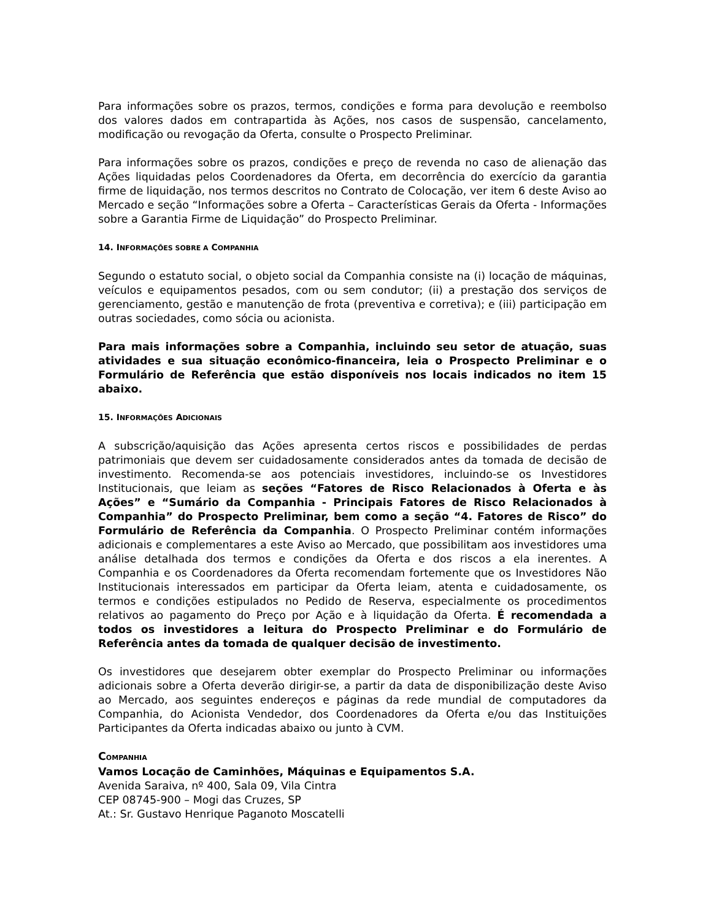Para informações sobre os prazos, termos, condições e forma para devolução e reembolso dos valores dados em contrapartida às Ações, nos casos de suspensão, cancelamento, modificação ou revogação da Oferta, consulte o Prospecto Preliminar.
Para informações sobre os prazos, condições e preço de revenda no caso de alienação das Ações liquidadas pelos Coordenadores da Oferta, em decorrência do exercício da garantia firme de liquidação, nos termos descritos no Contrato de Colocação, ver item 6 deste Aviso ao Mercado e seção “Informações sobre a Oferta – Características Gerais da Oferta - Informações sobre a Garantia Firme de Liquidação” do Prospecto Preliminar.
14. INFORMAÇÕES SOBRE A COMPANHIA
Segundo o estatuto social, o objeto social da Companhia consiste na (i) locação de máquinas, veículos e equipamentos pesados, com ou sem condutor; (ii) a prestação dos serviços de gerenciamento, gestão e manutenção de frota (preventiva e corretiva); e (iii) participação em outras sociedades, como sócia ou acionista.
Para mais informações sobre a Companhia, incluindo seu setor de atuação, suas atividades e sua situação econômico-financeira, leia o Prospecto Preliminar e o Formulário de Referência que estão disponíveis nos locais indicados no item 15 abaixo.
15. INFORMAÇÕES ADICIONAIS
A subscrição/aquisição das Ações apresenta certos riscos e possibilidades de perdas patrimoniais que devem ser cuidadosamente considerados antes da tomada de decisão de investimento. Recomenda-se aos potenciais investidores, incluindo-se os Investidores Institucionais, que leiam as seções “Fatores de Risco Relacionados à Oferta e às Ações” e “Sumário da Companhia - Principais Fatores de Risco Relacionados à Companhia” do Prospecto Preliminar, bem como a seção “4. Fatores de Risco” do Formulário de Referência da Companhia. O Prospecto Preliminar contém informações adicionais e complementares a este Aviso ao Mercado, que possibilitam aos investidores uma análise detalhada dos termos e condições da Oferta e dos riscos a ela inerentes. A Companhia e os Coordenadores da Oferta recomendam fortemente que os Investidores Não Institucionais interessados em participar da Oferta leiam, atenta e cuidadosamente, os termos e condições estipulados no Pedido de Reserva, especialmente os procedimentos relativos ao pagamento do Preço por Ação e à liquidação da Oferta. É recomendada a todos os investidores a leitura do Prospecto Preliminar e do Formulário de Referência antes da tomada de qualquer decisão de investimento.
Os investidores que desejarem obter exemplar do Prospecto Preliminar ou informações adicionais sobre a Oferta deverão dirigir-se, a partir da data de disponibilização deste Aviso ao Mercado, aos seguintes endereços e páginas da rede mundial de computadores da Companhia, do Acionista Vendedor, dos Coordenadores da Oferta e/ou das Instituições Participantes da Oferta indicadas abaixo ou junto à CVM.
COMPANHIA
Vamos Locação de Caminhões, Máquinas e Equipamentos S.A.
Avenida Saraiva, nº 400, Sala 09, Vila Cintra
CEP 08745-900 – Mogi das Cruzes, SP
At.: Sr. Gustavo Henrique Paganoto Moscatelli